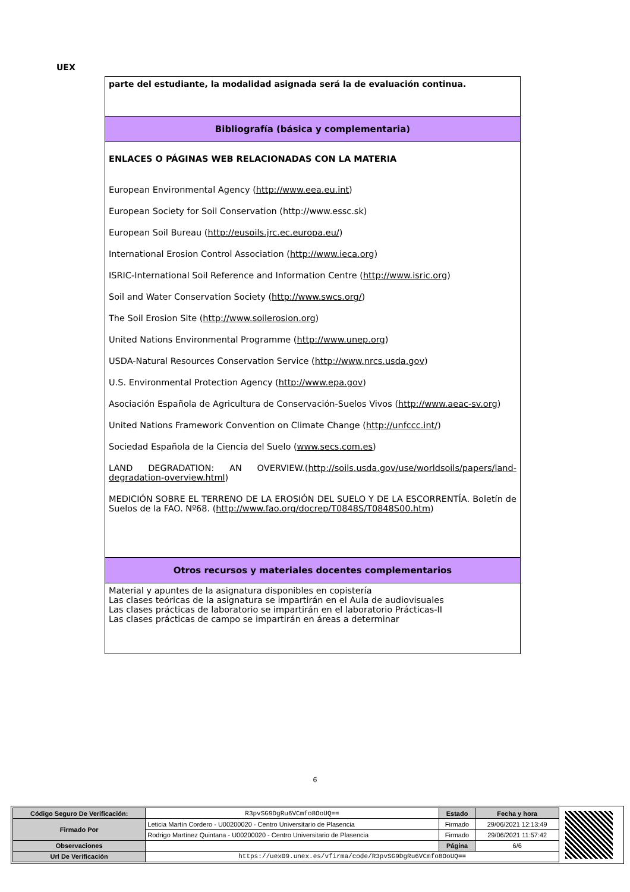UEX
parte del estudiante, la modalidad asignada será la de evaluación continua.
Bibliografía (básica y complementaria)
ENLACES O PÁGINAS WEB RELACIONADAS CON LA MATERIA
European Environmental Agency (http://www.eea.eu.int)
European Society for Soil Conservation (http://www.essc.sk)
European Soil Bureau (http://eusoils.jrc.ec.europa.eu/)
International Erosion Control Association (http://www.ieca.org)
ISRIC-International Soil Reference and Information Centre (http://www.isric.org)
Soil and Water Conservation Society (http://www.swcs.org/)
The Soil Erosion Site (http://www.soilerosion.org)
United Nations Environmental Programme (http://www.unep.org)
USDA-Natural Resources Conservation Service (http://www.nrcs.usda.gov)
U.S. Environmental Protection Agency (http://www.epa.gov)
Asociación Española de Agricultura de Conservación-Suelos Vivos (http://www.aeac-sv.org)
United Nations Framework Convention on Climate Change (http://unfccc.int/)
Sociedad Española de la Ciencia del Suelo (www.secs.com.es)
LAND DEGRADATION: AN OVERVIEW.(http://soils.usda.gov/use/worldsoils/papers/land-degradation-overview.html)
MEDICIÓN SOBRE EL TERRENO DE LA EROSIÓN DEL SUELO Y DE LA ESCORRENTÍA. Boletín de Suelos de la FAO. Nº68. (http://www.fao.org/docrep/T0848S/T0848S00.htm)
Otros recursos y materiales docentes complementarios
Material y apuntes de la asignatura disponibles en copistería
Las clases teóricas de la asignatura se impartirán en el Aula de audiovisuales
Las clases prácticas de laboratorio se impartirán en el laboratorio Prácticas-II
Las clases prácticas de campo se impartirán en áreas a determinar
6
| Código Seguro De Verificación: | R3pvSG9DgRu6VCmfo8OoUQ== | Estado | Fecha y hora |
| Firmado Por | Leticia Martín Cordero - U00200020 - Centro Universitario de Plasencia | Firmado | 29/06/2021 12:13:49 |
| | Rodrigo Martínez Quintana - U00200020 - Centro Universitario de Plasencia | Firmado | 29/06/2021 11:57:42 |
| Observaciones | | Página | 6/6 |
| Url De Verificación | https://uex09.unex.es/vfirma/code/R3pvSG9DgRu6VCmfo8OoUQ== | | |